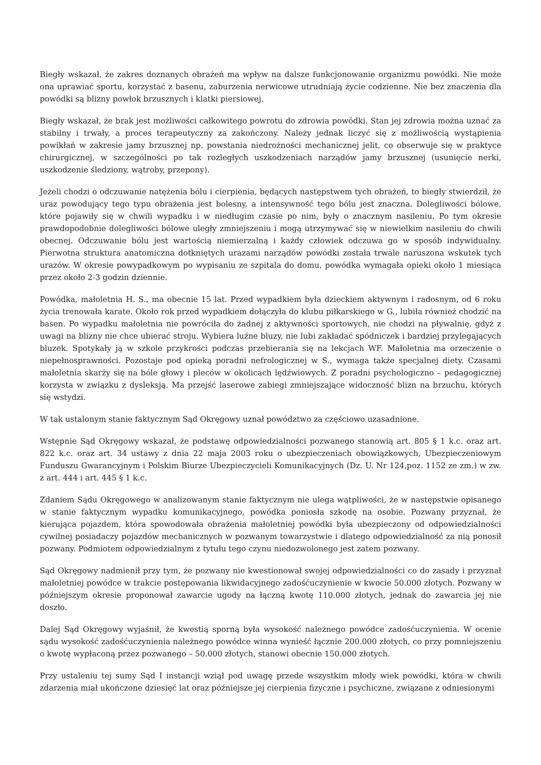Biegły wskazał, że zakres doznanych obrażeń ma wpływ na dalsze funkcjonowanie organizmu powódki. Nie może ona uprawiać sportu, korzystać z basenu, zaburzenia nerwicowe utrudniają życie codzienne. Nie bez znaczenia dla powódki są blizny powłok brzusznych i klatki piersiowej.
Biegły wskazał, że brak jest możliwości całkowitego powrotu do zdrowia powódki. Stan jej zdrowia można uznać za stabilny i trwały, a proces terapeutyczny za zakończony. Należy jednak liczyć się z możliwością wystąpienia powikłań w zakresie jamy brzusznej np. powstania niedrożności mechanicznej jelit, co obserwuje się w praktyce chirurgicznej, w szczególności po tak rozległych uszkodzeniach narządów jamy brzusznej (usunięcie nerki, uszkodzenie śledziony, wątroby, przepony).
Jeżeli chodzi o odczuwanie natężenia bólu i cierpienia, będących następstwem tych obrażeń, to biegły stwierdził, że uraz powodujący tego typu obrażenia jest bolesny, a intensywność tego bólu jest znaczna. Dolegliwości bólowe, które pojawiły się w chwili wypadku i w niedługim czasie po nim, były o znacznym nasileniu. Po tym okresie prawdopodobnie dolegliwości bólowe uległy zmniejszeniu i mogą utrzymywać się w niewielkim nasileniu do chwili obecnej. Odczuwanie bólu jest wartością niemierzalną i każdy człowiek odczuwa go w sposób indywidualny. Pierwotna struktura anatomiczna dotkniętych urazami narządów powódki została trwale naruszona wskutek tych urazów. W okresie powypadkowym po wypisaniu ze szpitala do domu, powódka wymagała opieki około 1 miesiąca przez około 2-3 godzin dziennie.
Powódka, małoletnia H. S., ma obecnie 15 lat. Przed wypadkiem była dzieckiem aktywnym i radosnym, od 6 roku życia trenowała karate. Około rok przed wypadkiem dołączyła do klubu piłkarskiego w G., lubiła również chodzić na basen. Po wypadku małoletnia nie powróciła do żadnej z aktywności sportowych, nie chodzi na pływalnię, gdyż z uwagi na blizny nie chce ubierać stroju. Wybiera luźne bluzy, nie lubi zakładać spódniczek i bardziej przylegających bluzek. Spotykały ją w szkole przykrości podczas przebierania się na lekcjach WF. Małoletnia ma orzeczenie o niepełnosprawności. Pozostaje pod opieką poradni nefrologicznej w S., wymaga także specjalnej diety. Czasami małoletnia skarży się na bóle głowy i pleców w okolicach lędźwiowych. Z poradni psychologiczno – pedagogicznej korzysta w związku z dysleksją. Ma przejść laserowe zabiegi zmniejszające widoczność blizn na brzuchu, których się wstydzi.
W tak ustalonym stanie faktycznym Sąd Okręgowy uznał powództwo za częściowo uzasadnione.
Wstępnie Sąd Okręgowy wskazał, że podstawę odpowiedzialności pozwanego stanowią art. 805 § 1 k.c. oraz art. 822 k.c. oraz art. 34 ustawy z dnia 22 maja 2003 roku o ubezpieczeniach obowiązkowych, Ubezpieczeniowym Funduszu Gwarancyjnym i Polskim Biurze Ubezpieczycieli Komunikacyjnych (Dz. U. Nr 124,poz. 1152 ze zm.) w zw. z art. 444 i art. 445 § 1 k.c.
Zdaniem Sądu Okręgowego w analizowanym stanie faktycznym nie ulega wątpliwości, że w następstwie opisanego w stanie faktycznym wypadku komunikacyjnego, powódka poniosła szkodę na osobie. Pozwany przyznał, że kierująca pojazdem, która spowodowała obrażenia małoletniej powódki była ubezpieczony od odpowiedzialności cywilnej posiadaczy pojazdów mechanicznych w pozwanym towarzystwie i dlatego odpowiedzialność za nią ponosił pozwany. Podmiotem odpowiedzialnym z tytułu tego czynu niedozwolonego jest zatem pozwany.
Sąd Okręgowy nadmienił przy tym, że pozwany nie kwestionował swojej odpowiedzialności co do zasady i przyznał małoletniej powódce w trakcie postępowania likwidacyjnego zadośćuczynienie w kwocie 50.000 złotych. Pozwany w późniejszym okresie proponował zawarcie ugody na łączną kwotę 110.000 złotych, jednak do zawarcia jej nie doszło.
Dalej Sąd Okręgowy wyjaśnił, że kwestią sporną była wysokość należnego powódce zadośćuczynienia. W ocenie sądu wysokość zadośćuczynienia należnego powódce winna wynieść łącznie 200.000 złotych, co przy pomniejszeniu o kwotę wypłaconą przez pozwanego – 50.000 złotych, stanowi obecnie 150.000 złotych.
Przy ustaleniu tej sumy Sąd I instancji wziął pod uwagę przede wszystkim młody wiek powódki, która w chwili zdarzenia miał ukończone dziesięć lat oraz późniejsze jej cierpienia fizyczne i psychiczne, związane z odniesionymi